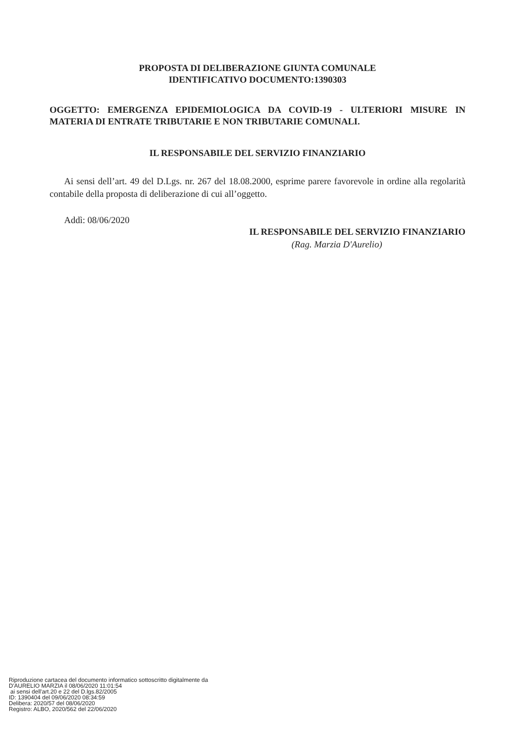PROPOSTA DI DELIBERAZIONE GIUNTA COMUNALE
IDENTIFICATIVO DOCUMENTO:1390303
OGGETTO: EMERGENZA EPIDEMIOLOGICA DA COVID-19 - ULTERIORI MISURE IN MATERIA DI ENTRATE TRIBUTARIE E NON TRIBUTARIE COMUNALI.
IL RESPONSABILE DEL SERVIZIO FINANZIARIO
Ai sensi dell’art. 49 del D.Lgs. nr. 267 del 18.08.2000, esprime parere favorevole in ordine alla regolarità contabile della proposta di deliberazione di cui all’oggetto.
Addì: 08/06/2020
IL RESPONSABILE DEL SERVIZIO FINANZIARIO
(Rag. Marzia D'Aurelio)
Riproduzione cartacea del documento informatico sottoscritto digitalmente da
D'AURELIO MARZIA il 08/06/2020 11:01:54
ai sensi dell'art.20 e 22 del D.lgs.82/2005
ID: 1390404 del 09/06/2020 08:34:59
Delibera: 2020/57 del 08/06/2020
Registro: ALBO, 2020/562 del 22/06/2020